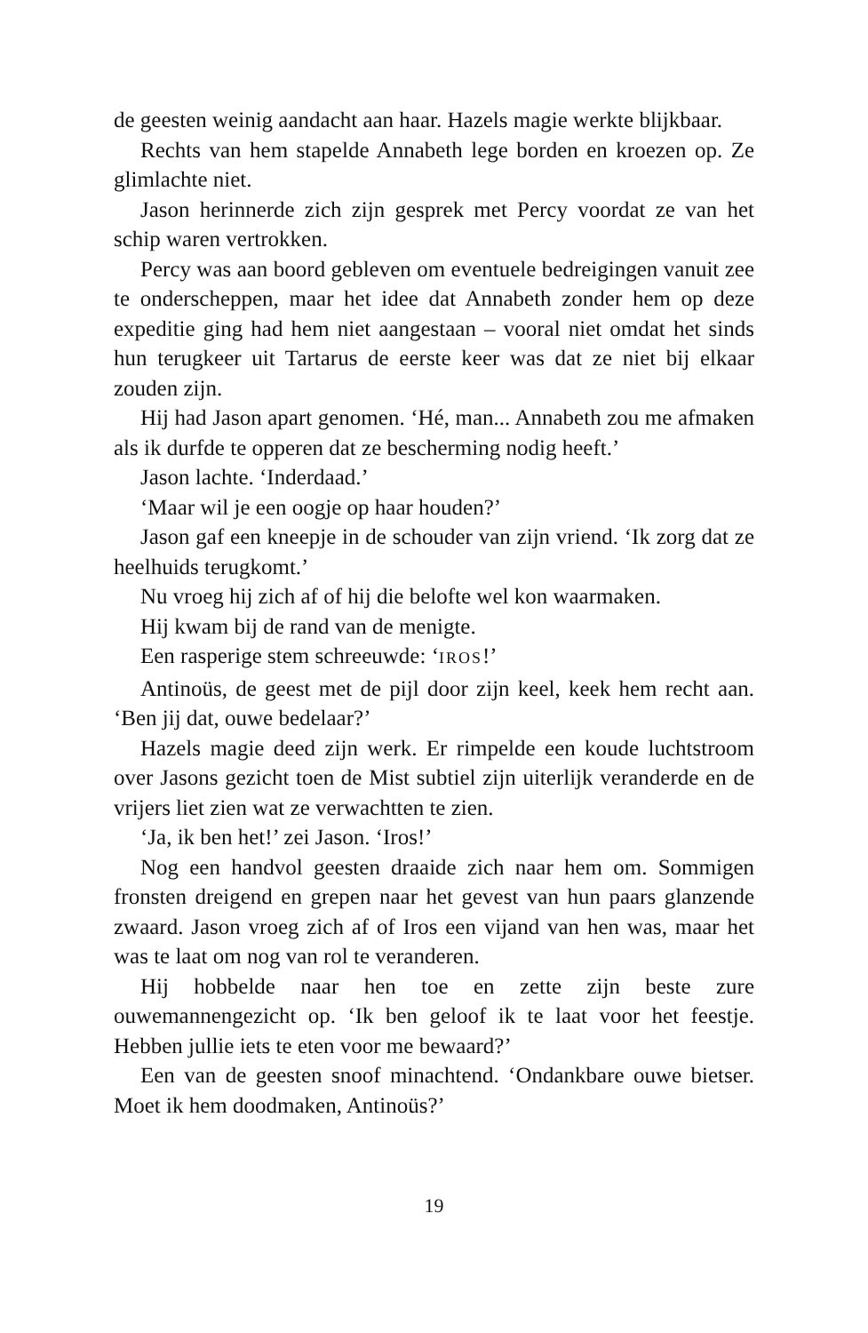de geesten weinig aandacht aan haar. Hazels magie werkte blijkbaar.
Rechts van hem stapelde Annabeth lege borden en kroezen op. Ze glimlachte niet.
Jason herinnerde zich zijn gesprek met Percy voordat ze van het schip waren vertrokken.
Percy was aan boord gebleven om eventuele bedreigingen vanuit zee te onderscheppen, maar het idee dat Annabeth zonder hem op deze expeditie ging had hem niet aangestaan – vooral niet omdat het sinds hun terugkeer uit Tartarus de eerste keer was dat ze niet bij elkaar zouden zijn.
Hij had Jason apart genomen. ‘Hé, man... Annabeth zou me afmaken als ik durfde te opperen dat ze bescherming nodig heeft.’
Jason lachte. ‘Inderdaad.’
‘Maar wil je een oogje op haar houden?’
Jason gaf een kneepje in de schouder van zijn vriend. ‘Ik zorg dat ze heelhuids terugkomt.’
Nu vroeg hij zich af of hij die belofte wel kon waarmaken.
Hij kwam bij de rand van de menigte.
Een rasperige stem schreeuwde: ‘IROS!’
Antinoüs, de geest met de pijl door zijn keel, keek hem recht aan. ‘Ben jij dat, ouwe bedelaar?’
Hazels magie deed zijn werk. Er rimpelde een koude luchtstroom over Jasons gezicht toen de Mist subtiel zijn uiterlijk veranderde en de vrijers liet zien wat ze verwachtten te zien.
‘Ja, ik ben het!’ zei Jason. ‘Iros!’
Nog een handvol geesten draaide zich naar hem om. Sommigen fronsten dreigend en grepen naar het gevest van hun paars glanzende zwaard. Jason vroeg zich af of Iros een vijand van hen was, maar het was te laat om nog van rol te veranderen.
Hij hobbelde naar hen toe en zette zijn beste zure ouwemannengezicht op. ‘Ik ben geloof ik te laat voor het feestje. Hebben jullie iets te eten voor me bewaard?’
Een van de geesten snoof minachtend. ‘Ondankbare ouwe bietser. Moet ik hem doodmaken, Antinoüs?’
19